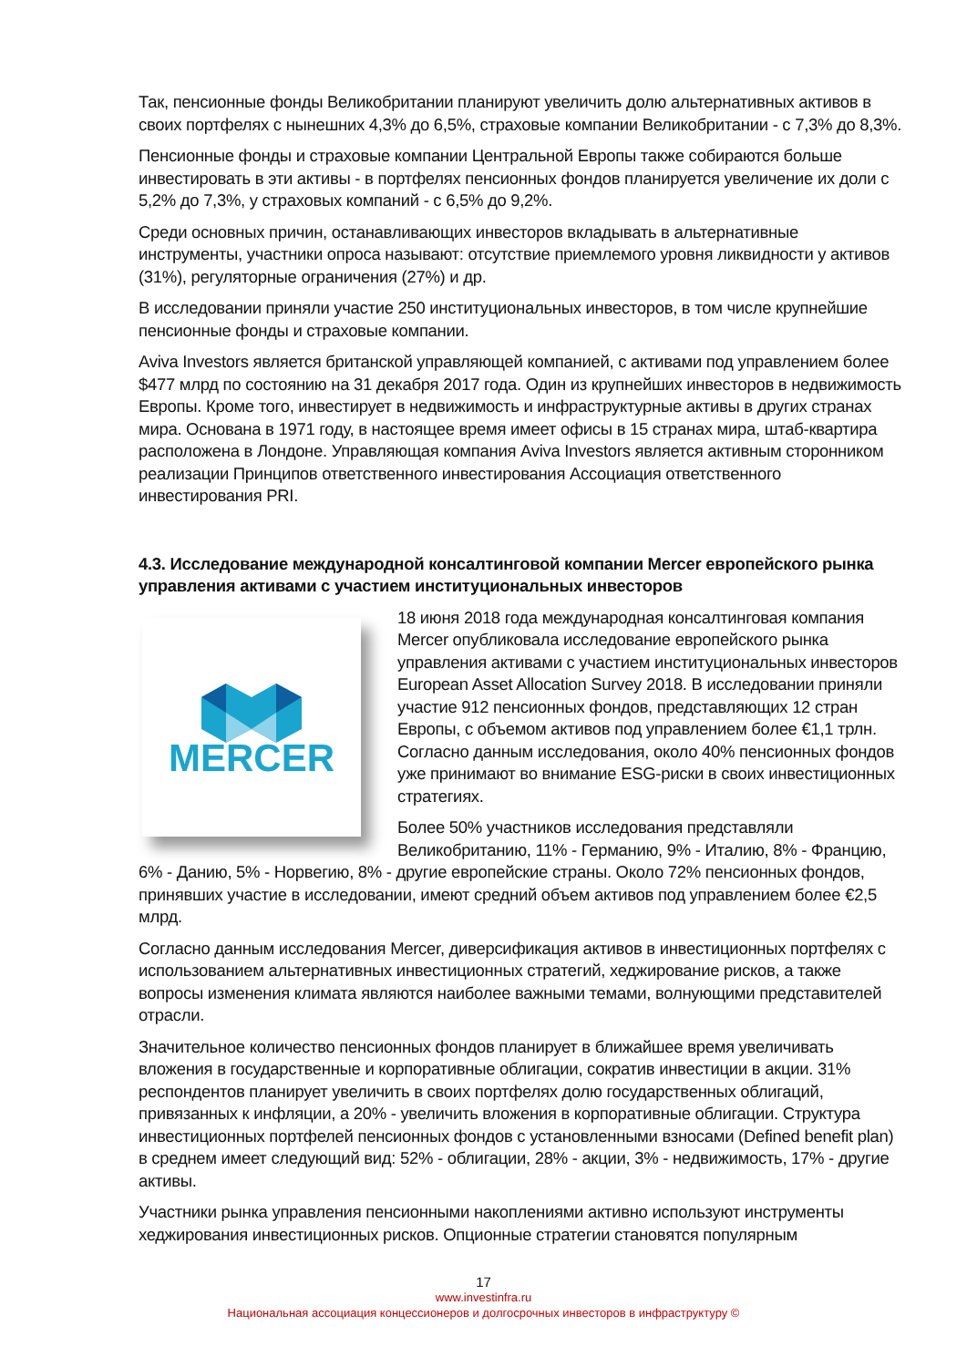Так, пенсионные фонды Великобритании планируют увеличить долю альтернативных активов в своих портфелях с нынешних 4,3% до 6,5%, страховые компании Великобритании - с 7,3% до 8,3%.
Пенсионные фонды и страховые компании Центральной Европы также собираются больше инвестировать в эти активы - в портфелях пенсионных фондов планируется увеличение их доли с 5,2% до 7,3%, у страховых компаний - с 6,5% до 9,2%.
Среди основных причин, останавливающих инвесторов вкладывать в альтернативные инструменты, участники опроса называют: отсутствие приемлемого уровня ликвидности у активов (31%), регуляторные ограничения (27%) и др.
В исследовании приняли участие 250 институциональных инвесторов, в том числе крупнейшие пенсионные фонды и страховые компании.
Aviva Investors является британской управляющей компанией, с активами под управлением более $477 млрд по состоянию на 31 декабря 2017 года. Один из крупнейших инвесторов в недвижимость Европы. Кроме того, инвестирует в недвижимость и инфраструктурные активы в других странах мира. Основана в 1971 году, в настоящее время имеет офисы в 15 странах мира, штаб-квартира расположена в Лондоне. Управляющая компания Aviva Investors является активным сторонником реализации Принципов ответственного инвестирования Ассоциация ответственного инвестирования PRI.
4.3. Исследование международной консалтинговой компании Mercer европейского рынка управления активами с участием институциональных инвесторов
MERCER
18 июня 2018 года международная консалтинговая компания Mercer опубликовала исследование европейского рынка управления активами с участием институциональных инвесторов European Asset Allocation Survey 2018. В исследовании приняли участие 912 пенсионных фондов, представляющих 12 стран Европы, с объемом активов под управлением более €1,1 трлн. Согласно данным исследования, около 40% пенсионных фондов уже принимают во внимание ESG-риски в своих инвестиционных стратегиях.
Более 50% участников исследования представляли Великобританию, 11% - Германию, 9% - Италию, 8% - Францию, 6% - Данию, 5% - Норвегию, 8% - другие европейские страны. Около 72% пенсионных фондов, принявших участие в исследовании, имеют средний объем активов под управлением более €2,5 млрд.
Согласно данным исследования Mercer, диверсификация активов в инвестиционных портфелях с использованием альтернативных инвестиционных стратегий, хеджирование рисков, а также вопросы изменения климата являются наиболее важными темами, волнующими представителей отрасли.
Значительное количество пенсионных фондов планирует в ближайшее время увеличивать вложения в государственные и корпоративные облигации, сократив инвестиции в акции. 31% респондентов планирует увеличить в своих портфелях долю государственных облигаций, привязанных к инфляции, а 20% - увеличить вложения в корпоративные облигации. Структура инвестиционных портфелей пенсионных фондов с установленными взносами (Defined benefit plan) в среднем имеет следующий вид: 52% - облигации, 28% - акции, 3% - недвижимость, 17% - другие активы.
Участники рынка управления пенсионными накоплениями активно используют инструменты хеджирования инвестиционных рисков. Опционные стратегии становятся популярным
17
www.investinfra.ru
Национальная ассоциация концессионеров и долгосрочных инвесторов в инфраструктуру ©